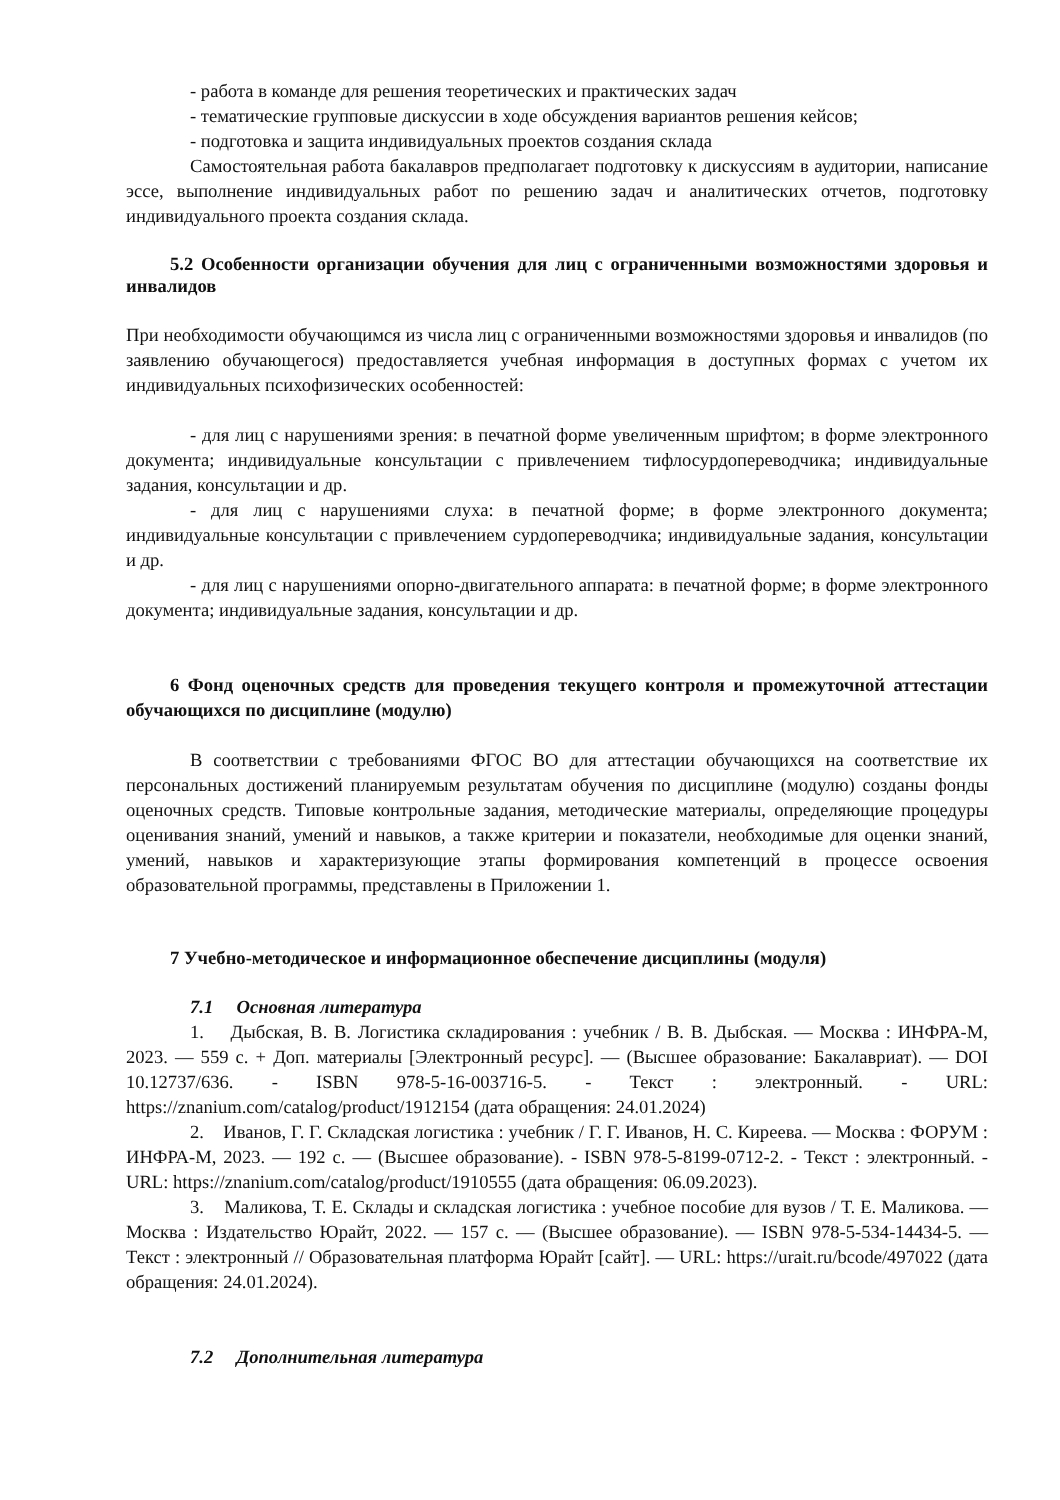- работа в команде для решения теоретических и практических задач
- тематические групповые дискуссии в ходе обсуждения вариантов решения кейсов;
- подготовка и защита индивидуальных проектов создания склада
Самостоятельная работа бакалавров предполагает подготовку к дискуссиям в аудитории, написание эссе, выполнение индивидуальных работ по решению задач и аналитических отчетов, подготовку индивидуального проекта создания склада.
5.2 Особенности организации обучения для лиц с ограниченными возможностями здоровья и инвалидов
При необходимости обучающимся из числа лиц с ограниченными возможностями здоровья и инвалидов (по заявлению обучающегося) предоставляется учебная информация в доступных формах с учетом их индивидуальных психофизических особенностей:
- для лиц с нарушениями зрения: в печатной форме увеличенным шрифтом; в форме электронного документа; индивидуальные консультации с привлечением тифлосурдопереводчика; индивидуальные задания, консультации и др.
- для лиц с нарушениями слуха: в печатной форме; в форме электронного документа; индивидуальные консультации с привлечением сурдопереводчика; индивидуальные задания, консультации и др.
- для лиц с нарушениями опорно-двигательного аппарата: в печатной форме; в форме электронного документа; индивидуальные задания, консультации и др.
6 Фонд оценочных средств для проведения текущего контроля и промежуточной аттестации обучающихся по дисциплине (модулю)
В соответствии с требованиями ФГОС ВО для аттестации обучающихся на соответствие их персональных достижений планируемым результатам обучения по дисциплине (модулю) созданы фонды оценочных средств. Типовые контрольные задания, методические материалы, определяющие процедуры оценивания знаний, умений и навыков, а также критерии и показатели, необходимые для оценки знаний, умений, навыков и характеризующие этапы формирования компетенций в процессе освоения образовательной программы, представлены в Приложении 1.
7 Учебно-методическое и информационное обеспечение дисциплины (модуля)
7.1 Основная литература
1. Дыбская, В. В. Логистика складирования : учебник / В. В. Дыбская. — Москва : ИНФРА-М, 2023. — 559 с. + Доп. материалы [Электронный ресурс]. — (Высшее образование: Бакалавриат). — DOI 10.12737/636. - ISBN 978-5-16-003716-5. - Текст : электронный. - URL: https://znanium.com/catalog/product/1912154 (дата обращения: 24.01.2024)
2. Иванов, Г. Г. Складская логистика : учебник / Г. Г. Иванов, Н. С. Киреева. — Москва : ФОРУМ : ИНФРА-М, 2023. — 192 с. — (Высшее образование). - ISBN 978-5-8199-0712-2. - Текст : электронный. - URL: https://znanium.com/catalog/product/1910555 (дата обращения: 06.09.2023).
3. Маликова, Т. Е. Склады и складская логистика : учебное пособие для вузов / Т. Е. Маликова. — Москва : Издательство Юрайт, 2022. — 157 с. — (Высшее образование). — ISBN 978-5-534-14434-5. — Текст : электронный // Образовательная платформа Юрайт [сайт]. — URL: https://urait.ru/bcode/497022 (дата обращения: 24.01.2024).
7.2 Дополнительная литература